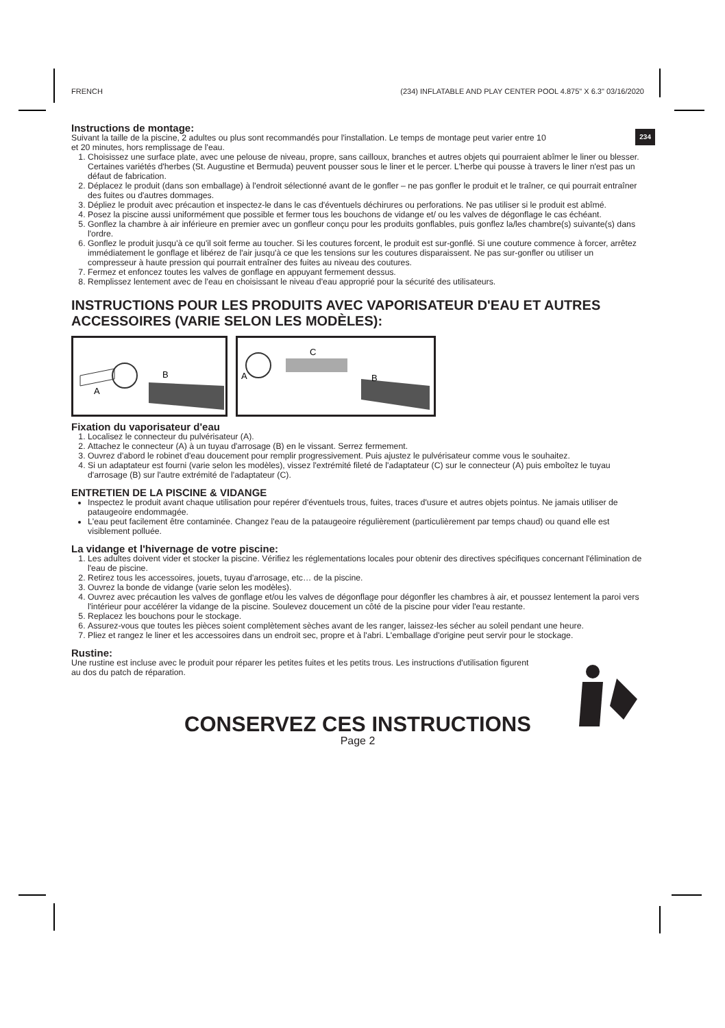FRENCH (234) INFLATABLE AND PLAY CENTER POOL 4.875" X 6.3" 03/16/2020
234
Instructions de montage:
Suivant la taille de la piscine, 2 adultes ou plus sont recommandés pour l'installation. Le temps de montage peut varier entre 10
et 20 minutes, hors remplissage de l'eau.
1. Choisissez une surface plate, avec une pelouse de niveau, propre, sans cailloux, branches et autres objets qui pourraient abîmer le liner ou blesser. Certaines variétés d'herbes (St. Augustine et Bermuda) peuvent pousser sous le liner et le percer. L'herbe qui pousse à travers le liner n'est pas un défaut de fabrication.
2. Déplacez le produit (dans son emballage) à l'endroit sélectionné avant de le gonfler – ne pas gonfler le produit et le traîner, ce qui pourrait entraîner des fuites ou d'autres dommages.
3. Dépliez le produit avec précaution et inspectez-le dans le cas d'éventuels déchirures ou perforations. Ne pas utiliser si le produit est abîmé.
4. Posez la piscine aussi uniformément que possible et fermer tous les bouchons de vidange et/ ou les valves de dégonflage le cas échéant.
5. Gonflez la chambre à air inférieure en premier avec un gonfleur conçu pour les produits gonflables, puis gonflez la/les chambre(s) suivante(s) dans l'ordre.
6. Gonflez le produit jusqu'à ce qu'il soit ferme au toucher. Si les coutures forcent, le produit est sur-gonflé. Si une couture commence à forcer, arrêtez immédiatement le gonflage et libérez de l'air jusqu'à ce que les tensions sur les coutures disparaissent. Ne pas sur-gonfler ou utiliser un compresseur à haute pression qui pourrait entraîner des fuites au niveau des coutures.
7. Fermez et enfoncez toutes les valves de gonflage en appuyant fermement dessus.
8. Remplissez lentement avec de l'eau en choisissant le niveau d'eau approprié pour la sécurité des utilisateurs.
INSTRUCTIONS POUR LES PRODUITS AVEC VAPORISATEUR D'EAU ET AUTRES ACCESSOIRES (VARIE SELON LES MODÈLES):
B
A
A
C
B
Fixation du vaporisateur d'eau
1. Localisez le connecteur du pulvérisateur (A).
2. Attachez le connecteur (A) à un tuyau d'arrosage (B) en le vissant. Serrez fermement.
3. Ouvrez d'abord le robinet d'eau doucement pour remplir progressivement. Puis ajustez le pulvérisateur comme vous le souhaitez.
4. Si un adaptateur est fourni (varie selon les modèles), vissez l'extrémité fileté de l'adaptateur (C) sur le connecteur (A) puis emboîtez le tuyau d'arrosage (B) sur l'autre extrémité de l'adaptateur (C).
ENTRETIEN DE LA PISCINE & VIDANGE
Inspectez le produit avant chaque utilisation pour repérer d'éventuels trous, fuites, traces d'usure et autres objets pointus. Ne jamais utiliser de pataugeoire endommagée.
L'eau peut facilement être contaminée. Changez l'eau de la pataugeoire régulièrement (particulièrement par temps chaud) ou quand elle est visiblement polluée.
La vidange et l'hivernage de votre piscine:
1. Les adultes doivent vider et stocker la piscine. Vérifiez les réglementations locales pour obtenir des directives spécifiques concernant l'élimination de l'eau de piscine.
2. Retirez tous les accessoires, jouets, tuyau d'arrosage, etc… de la piscine.
3. Ouvrez la bonde de vidange (varie selon les modèles).
4. Ouvrez avec précaution les valves de gonflage et/ou les valves de dégonflage pour dégonfler les chambres à air, et poussez lentement la paroi vers l'intérieur pour accélérer la vidange de la piscine. Soulevez doucement un côté de la piscine pour vider l'eau restante.
5. Replacez les bouchons pour le stockage.
6. Assurez-vous que toutes les pièces soient complètement sèches avant de les ranger, laissez-les sécher au soleil pendant une heure.
7. Pliez et rangez le liner et les accessoires dans un endroit sec, propre et à l'abri. L'emballage d'origine peut servir pour le stockage.
Rustine:
Une rustine est incluse avec le produit pour réparer les petites fuites et les petits trous. Les instructions d'utilisation figurent au dos du patch de réparation.
CONSERVEZ CES INSTRUCTIONS
Page 2